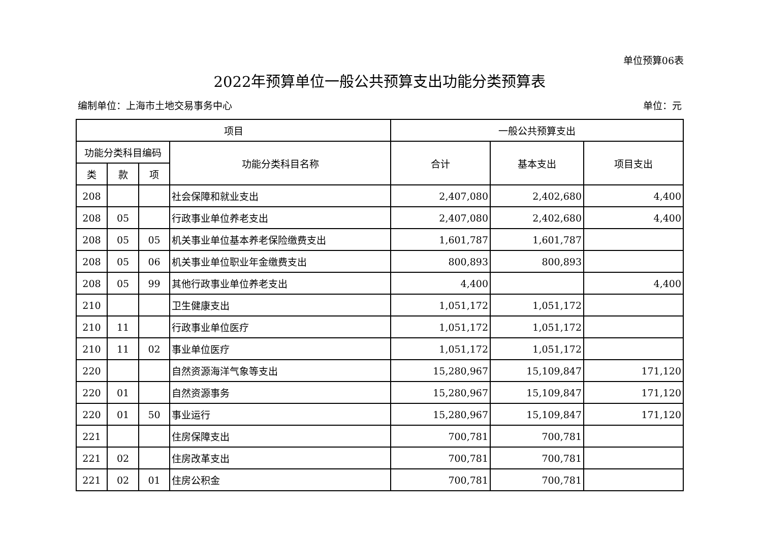单位预算06表
2022年预算单位一般公共预算支出功能分类预算表
编制单位：上海市土地交易事务中心 单位：元
| 项目 | | | | 一般公共预算支出 | | |
| --- | --- | --- | --- | --- | --- | --- |
| 功能分类科目编码 | | | 功能分类科目名称 | 合计 | 基本支出 | 项目支出 |
| 类 | 款 | 项 | | | | |
| 208 | | | 社会保障和就业支出 | 2,407,080 | 2,402,680 | 4,400 |
| 208 | 05 | | 行政事业单位养老支出 | 2,407,080 | 2,402,680 | 4,400 |
| 208 | 05 | 05 | 机关事业单位基本养老保险缴费支出 | 1,601,787 | 1,601,787 | |
| 208 | 05 | 06 | 机关事业单位职业年金缴费支出 | 800,893 | 800,893 | |
| 208 | 05 | 99 | 其他行政事业单位养老支出 | 4,400 | | 4,400 |
| 210 | | | 卫生健康支出 | 1,051,172 | 1,051,172 | |
| 210 | 11 | | 行政事业单位医疗 | 1,051,172 | 1,051,172 | |
| 210 | 11 | 02 | 事业单位医疗 | 1,051,172 | 1,051,172 | |
| 220 | | | 自然资源海洋气象等支出 | 15,280,967 | 15,109,847 | 171,120 |
| 220 | 01 | | 自然资源事务 | 15,280,967 | 15,109,847 | 171,120 |
| 220 | 01 | 50 | 事业运行 | 15,280,967 | 15,109,847 | 171,120 |
| 221 | | | 住房保障支出 | 700,781 | 700,781 | |
| 221 | 02 | | 住房改革支出 | 700,781 | 700,781 | |
| 221 | 02 | 01 | 住房公积金 | 700,781 | 700,781 | |